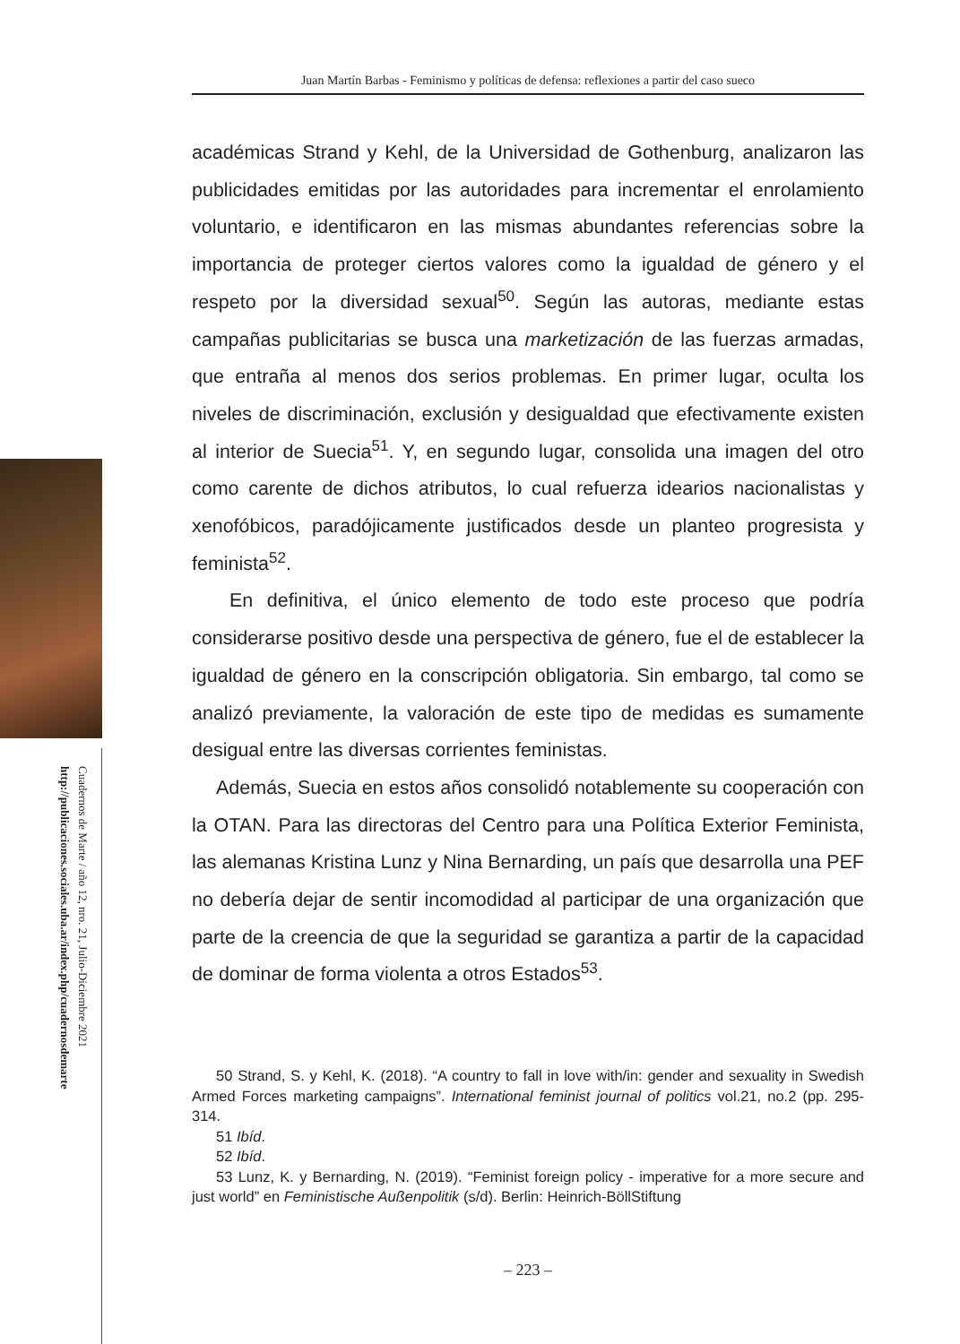Cuadernos de Marte / año 12, nro. 21, Julio-Diciembre 2021
http://publicaciones.sociales.uba.ar/index.php/cuadernosdemarte
Juan Martín Barbas - Feminismo y políticas de defensa: reflexiones a partir del caso sueco
académicas Strand y Kehl, de la Universidad de Gothenburg, analizaron las publicidades emitidas por las autoridades para incrementar el enrolamiento voluntario, e identificaron en las mismas abundantes referencias sobre la importancia de proteger ciertos valores como la igualdad de género y el respeto por la diversidad sexual<sup>50</sup>. Según las autoras, mediante estas campañas publicitarias se busca una marketización de las fuerzas armadas, que entraña al menos dos serios problemas. En primer lugar, oculta los niveles de discriminación, exclusión y desigualdad que efectivamente existen al interior de Suecia<sup>51</sup>. Y, en segundo lugar, consolida una imagen del otro como carente de dichos atributos, lo cual refuerza idearios nacionalistas y xenofóbicos, paradójicamente justificados desde un planteo progresista y feminista<sup>52</sup>.
En definitiva, el único elemento de todo este proceso que podría considerarse positivo desde una perspectiva de género, fue el de establecer la igualdad de género en la conscripción obligatoria. Sin embargo, tal como se analizó previamente, la valoración de este tipo de medidas es sumamente desigual entre las diversas corrientes feministas.
Además, Suecia en estos años consolidó notablemente su cooperación con la OTAN. Para las directoras del Centro para una Política Exterior Feminista, las alemanas Kristina Lunz y Nina Bernarding, un país que desarrolla una PEF no debería dejar de sentir incomodidad al participar de una organización que parte de la creencia de que la seguridad se garantiza a partir de la capacidad de dominar de forma violenta a otros Estados<sup>53</sup>.
50 Strand, S. y Kehl, K. (2018). “A country to fall in love with/in: gender and sexuality in Swedish Armed Forces marketing campaigns”. International feminist journal of politics vol.21, no.2 (pp. 295-314.
51 Ibíd.
52 Ibíd.
53 Lunz, K. y Bernarding, N. (2019). “Feminist foreign policy - imperative for a more secure and just world” en Feministische Außenpolitik (s/d). Berlin: Heinrich-BöllStiftung
– 223 –